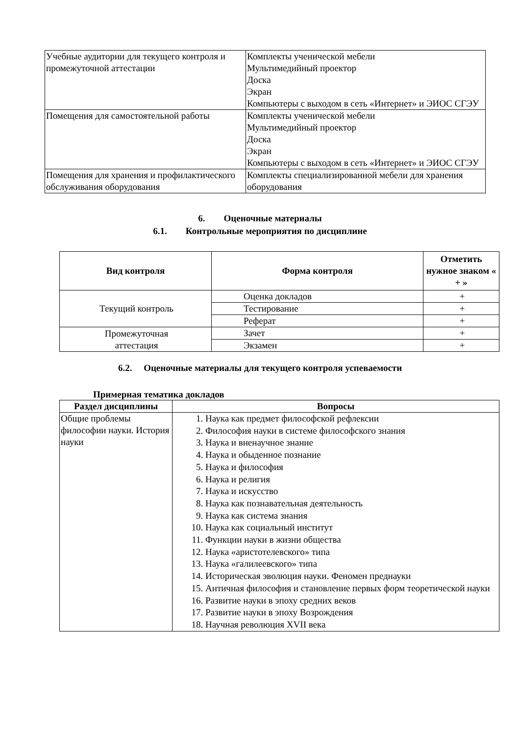| Учебные аудитории для текущего контроля и промежуточной аттестации | Комплекты ученической мебели Мультимедийный проектор Доска Экран Компьютеры с выходом в сеть «Интернет» и ЭИОС СГЭУ |
| Помещения для самостоятельной работы | Комплекты ученической мебели Мультимедийный проектор Доска Экран Компьютеры с выходом в сеть «Интернет» и ЭИОС СГЭУ |
| Помещения для хранения и профилактического обслуживания оборудования | Комплекты специализированной мебели для хранения оборудования |
6. Оценочные материалы
6.1. Контрольные мероприятия по дисциплине
| Вид контроля | Форма контроля | Отметить нужное знаком « + » |
| --- | --- | --- |
| Текущий контроль | Оценка докладов | + |
| | Тестирование | + |
| | Реферат | + |
| Промежуточная аттестация | Зачет | + |
| | Экзамен | + |
6.2. Оценочные материалы для текущего контроля успеваемости
Примерная тематика докладов
| Раздел дисциплины | Вопросы |
| --- | --- |
| Общие проблемы философии науки. История науки | 1. Наука как предмет философской рефлексии 2. Философия науки в системе философского знания 3. Наука и вненаучное знание 4. Наука и обыденное познание 5. Наука и философия 6. Наука и религия 7. Наука и искусство 8. Наука как познавательная деятельность 9. Наука как система знания 10. Наука как социальный институт 11. Функции науки в жизни общества 12. Наука «аристотелевского» типа 13. Наука «галилеевского» типа 14. Историческая эволюция науки. Феномен преднауки 15. Античная философия и становление первых форм теоретической науки 16. Развитие науки в эпоху средних веков 17. Развитие науки в эпоху Возрождения 18. Научная революция XVII века |